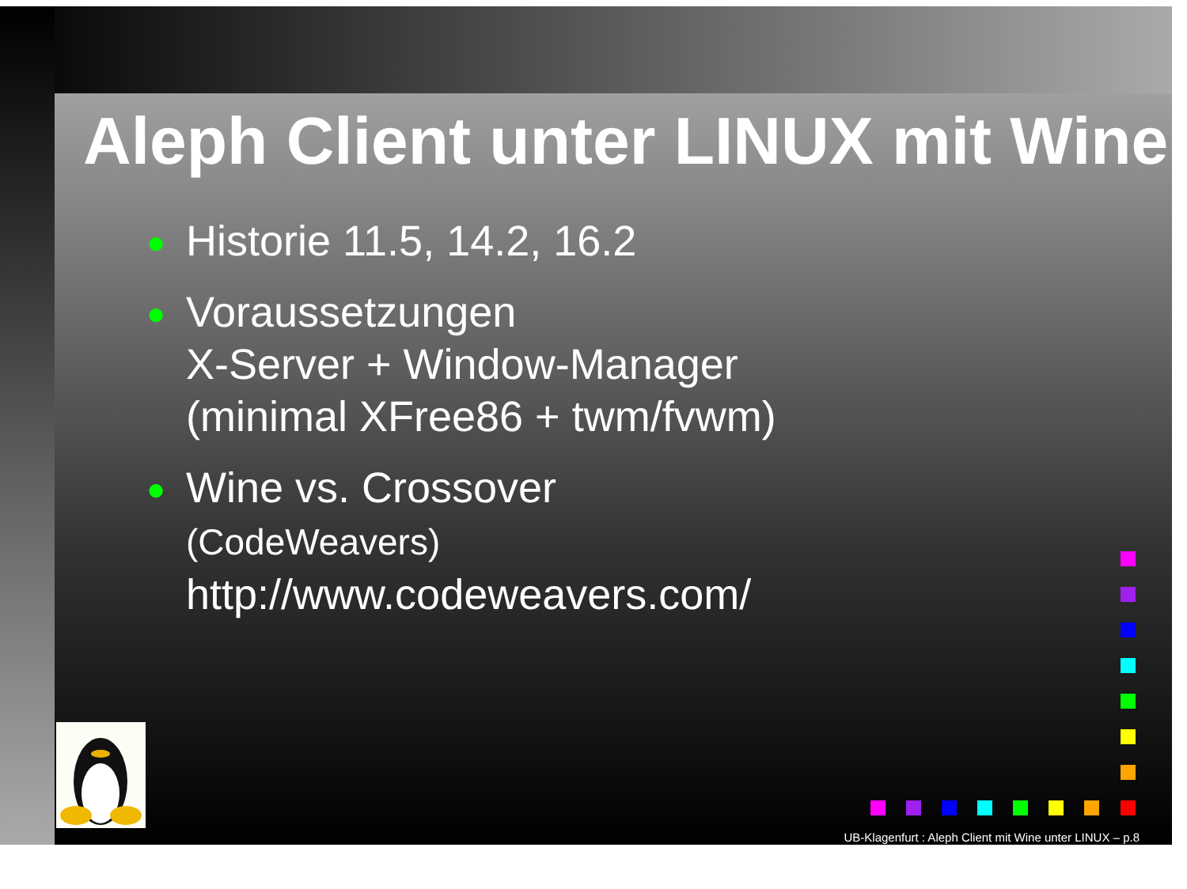Aleph Client unter LINUX mit Wine
● Historie 11.5, 14.2, 16.2
● Voraussetzungen
X-Server + Window-Manager
(minimal XFree86 + twm/fvwm)
● Wine vs. Crossover
(CodeWeavers)
http://www.codeweavers.com/
UB-Klagenfurt : Aleph Client mit Wine unter LINUX – p.8